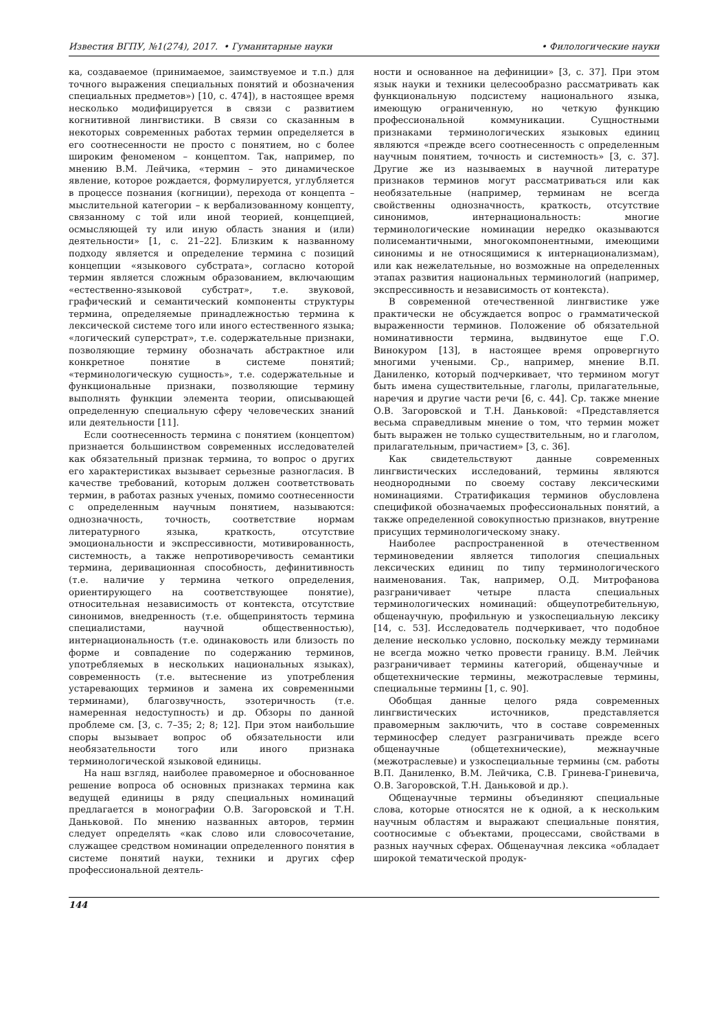Известия ВГПУ, №1(274), 2017. • Гуманитарные науки • Филологические науки
ка, создаваемое (принимаемое, заимствуемое и т.п.) для точного выражения специальных понятий и обозначения специальных предметов») [10, с. 474]), в настоящее время несколько модифицируется в связи с развитием когнитивной лингвистики. В связи со сказанным в некоторых современных работах термин определяется в его соотнесенности не просто с понятием, но с более широким феноменом – концептом. Так, например, по мнению В.М. Лейчика, «термин – это динамическое явление, которое рождается, формулируется, углубляется в процессе познания (когниции), перехода от концепта – мыслительной категории – к вербализованному концепту, связанному с той или иной теорией, концепцией, осмысляющей ту или иную область знания и (или) деятельности» [1, с. 21–22]. Близким к названному подходу является и определение термина с позиций концепции «языкового субстрата», согласно которой термин является сложным образованием, включающим «естественно-языковой субстрат», т.е. звуковой, графический и семантический компоненты структуры термина, определяемые принадлежностью термина к лексической системе того или иного естественного языка; «логический суперстрат», т.е. содержательные признаки, позволяющие термину обозначать абстрактное или конкретное понятие в системе понятий; «терминологическую сущность», т.е. содержательные и функциональные признаки, позволяющие термину выполнять функции элемента теории, описывающей определенную специальную сферу человеческих знаний или деятельности [11].
Если соотнесенность термина с понятием (концептом) признается большинством современных исследователей как обязательный признак термина, то вопрос о других его характеристиках вызывает серьезные разногласия. В качестве требований, которым должен соответствовать термин, в работах разных ученых, помимо соотнесенности с определенным научным понятием, называются: однозначность, точность, соответствие нормам литературного языка, краткость, отсутствие эмоциональности и экспрессивности, мотивированность, системность, а также непротиворечивость семантики термина, деривационная способность, дефинитивность (т.е. наличие у термина четкого определения, ориентирующего на соответствующее понятие), относительная независимость от контекста, отсутствие синонимов, внедренность (т.е. общепринятость термина специалистами, научной общественностью), интернациональность (т.е. одинаковость или близость по форме и совпадение по содержанию терминов, употребляемых в нескольких национальных языках), современность (т.е. вытеснение из употребления устаревающих терминов и замена их современными терминами), благозвучность, эзотеричность (т.е. намеренная недоступность) и др. Обзоры по данной проблеме см. [3, с. 7–35; 2; 8; 12]. При этом наибольшие споры вызывает вопрос об обязательности или необязательности того или иного признака терминологической языковой единицы.
На наш взгляд, наиболее правомерное и обоснованное решение вопроса об основных признаках термина как ведущей единицы в ряду специальных номинаций предлагается в монографии О.В. Загоровской и Т.Н. Даньковой. По мнению названных авторов, термин следует определять «как слово или словосочетание, служащее средством номинации определенного понятия в системе понятий науки, техники и других сфер профессиональной деятель-
ности и основанное на дефиниции» [3, с. 37]. При этом язык науки и техники целесообразно рассматривать как функциональную подсистему национального языка, имеющую ограниченную, но четкую функцию профессиональной коммуникации. Сущностными признаками терминологических языковых единиц являются «прежде всего соотнесенность с определенным научным понятием, точность и системность» [3, с. 37]. Другие же из называемых в научной литературе признаков терминов могут рассматриваться или как необязательные (например, терминам не всегда свойственны однозначность, краткость, отсутствие синонимов, интернациональность: многие терминологические номинации нередко оказываются полисемантичными, многокомпонентными, имеющими синонимы и не относящимися к интернационализмам), или как нежелательные, но возможные на определенных этапах развития национальных терминологий (например, экспрессивность и независимость от контекста).
В современной отечественной лингвистике уже практически не обсуждается вопрос о грамматической выраженности терминов. Положение об обязательной номинативности термина, выдвинутое еще Г.О. Винокуром [13], в настоящее время опровергнуто многими учеными. Ср., например, мнение В.П. Даниленко, который подчеркивает, что термином могут быть имена существительные, глаголы, прилагательные, наречия и другие части речи [6, с. 44]. Ср. также мнение О.В. Загоровской и Т.Н. Даньковой: «Представляется весьма справедливым мнение о том, что термин может быть выражен не только существительным, но и глаголом, прилагательным, причастием» [3, с. 36].
Как свидетельствуют данные современных лингвистических исследований, термины являются неоднородными по своему составу лексическими номинациями. Стратификация терминов обусловлена спецификой обозначаемых профессиональных понятий, а также определенной совокупностью признаков, внутренне присущих терминологическому знаку.
Наиболее распространенной в отечественном терминоведении является типология специальных лексических единиц по типу терминологического наименования. Так, например, О.Д. Митрофанова разграничивает четыре пласта специальных терминологических номинаций: общеупотребительную, общенаучную, профильную и узкоспециальную лексику [14, с. 53]. Исследователь подчеркивает, что подобное деление несколько условно, поскольку между терминами не всегда можно четко провести границу. В.М. Лейчик разграничивает термины категорий, общенаучные и общетехнические термины, межотраслевые термины, специальные термины [1, с. 90].
Обобщая данные целого ряда современных лингвистических источников, представляется правомерным заключить, что в составе современных терминосфер следует разграничивать прежде всего общенаучные (общетехнические), межнаучные (межотраслевые) и узкоспециальные термины (см. работы В.П. Даниленко, В.М. Лейчика, С.В. Гринева-Гриневича, О.В. Загоровской, Т.Н. Даньковой и др.).
Общенаучные термины объединяют специальные слова, которые относятся не к одной, а к нескольким научным областям и выражают специальные понятия, соотносимые с объектами, процессами, свойствами в разных научных сферах. Общенаучная лексика «обладает широкой тематической продук-
144